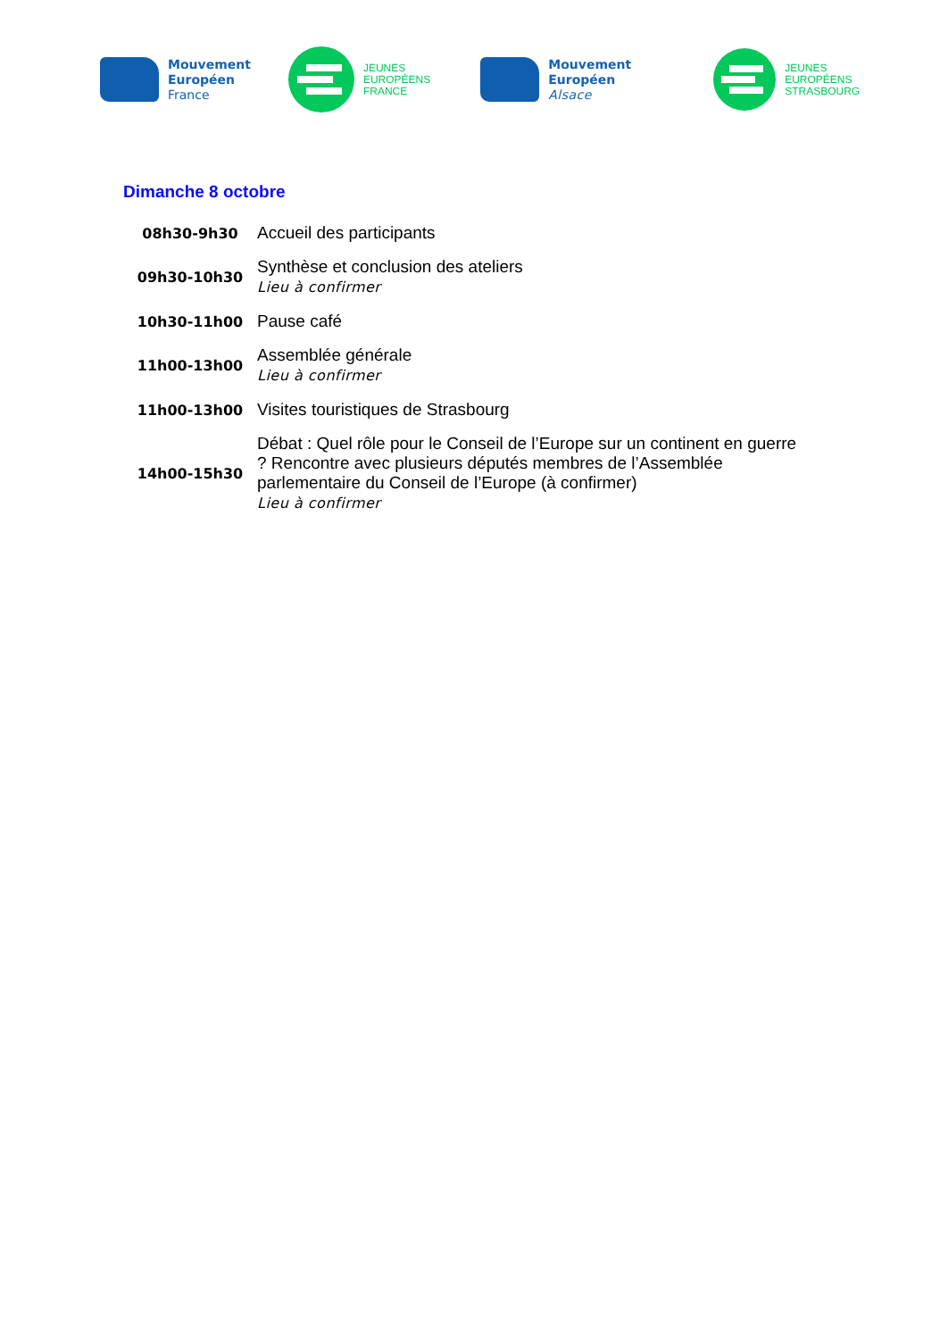Mouvement
Européen
France
JEUNES
EUROPÉENS
FRANCE
Mouvement
Européen
Alsace
JEUNES
EUROPÉENS
STRASBOURG
Dimanche 8 octobre
| 08h30-9h30 | Accueil des participants |
| 09h30-10h30 | Synthèse et conclusion des ateliers Lieu à confirmer |
| 10h30-11h00 | Pause café |
| 11h00-13h00 | Assemblée générale Lieu à confirmer |
| 11h00-13h00 | Visites touristiques de Strasbourg |
| 14h00-15h30 | Débat : Quel rôle pour le Conseil de l’Europe sur un continent en guerre ? Rencontre avec plusieurs députés membres de l’Assemblée parlementaire du Conseil de l’Europe (à confirmer) Lieu à confirmer |